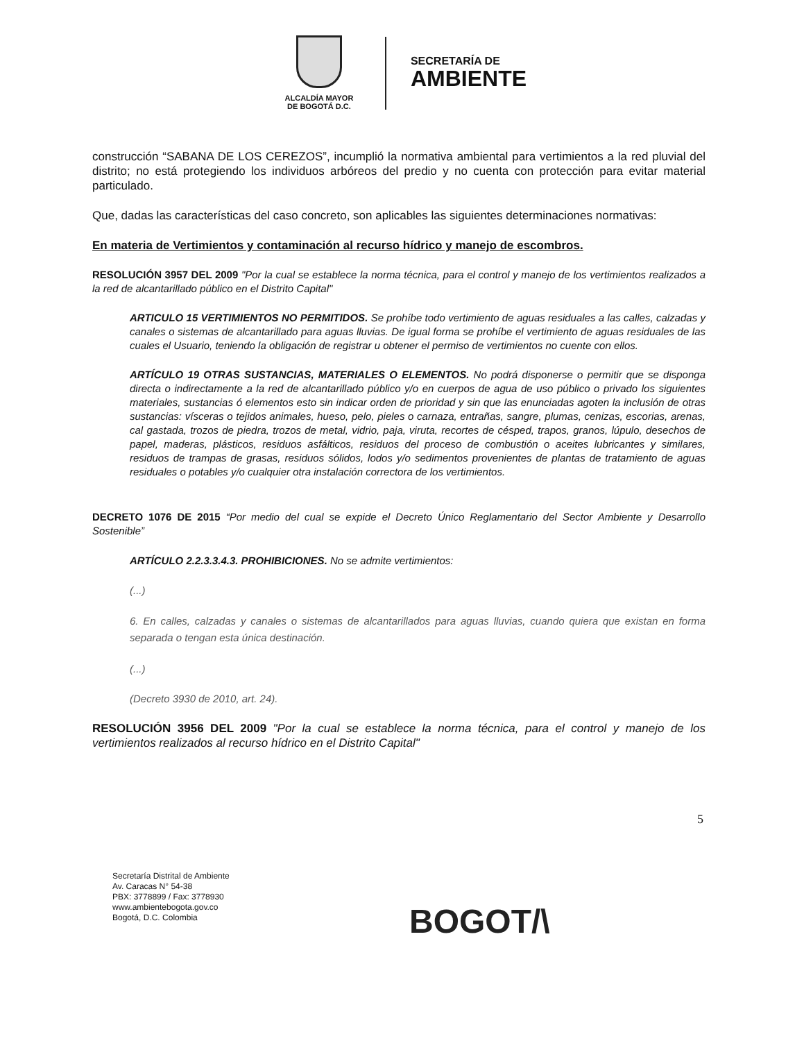ALCALDÍA MAYOR
DE BOGOTÁ D.C.
SECRETARÍA DE
AMBIENTE
construcción “SABANA DE LOS CEREZOS”, incumplió la normativa ambiental para vertimientos a la red pluvial del distrito; no está protegiendo los individuos arbóreos del predio y no cuenta con protección para evitar material particulado.
Que, dadas las características del caso concreto, son aplicables las siguientes determinaciones normativas:
En materia de Vertimientos y contaminación al recurso hídrico y manejo de escombros.
RESOLUCIÓN 3957 DEL 2009 "Por la cual se establece la norma técnica, para el control y manejo de los vertimientos realizados a la red de alcantarillado público en el Distrito Capital"
ARTICULO 15 VERTIMIENTOS NO PERMITIDOS. Se prohíbe todo vertimiento de aguas residuales a las calles, calzadas y canales o sistemas de alcantarillado para aguas lluvias. De igual forma se prohíbe el vertimiento de aguas residuales de las cuales el Usuario, teniendo la obligación de registrar u obtener el permiso de vertimientos no cuente con ellos.
ARTÍCULO 19 OTRAS SUSTANCIAS, MATERIALES O ELEMENTOS. No podrá disponerse o permitir que se disponga directa o indirectamente a la red de alcantarillado público y/o en cuerpos de agua de uso público o privado los siguientes materiales, sustancias ó elementos esto sin indicar orden de prioridad y sin que las enunciadas agoten la inclusión de otras sustancias: vísceras o tejidos animales, hueso, pelo, pieles o carnaza, entrañas, sangre, plumas, cenizas, escorias, arenas, cal gastada, trozos de piedra, trozos de metal, vidrio, paja, viruta, recortes de césped, trapos, granos, lúpulo, desechos de papel, maderas, plásticos, residuos asfálticos, residuos del proceso de combustión o aceites lubricantes y similares, residuos de trampas de grasas, residuos sólidos, lodos y/o sedimentos provenientes de plantas de tratamiento de aguas residuales o potables y/o cualquier otra instalación correctora de los vertimientos.
DECRETO 1076 DE 2015 “Por medio del cual se expide el Decreto Único Reglamentario del Sector Ambiente y Desarrollo Sostenible”
ARTÍCULO 2.2.3.3.4.3. PROHIBICIONES. No se admite vertimientos:
(...)
6. En calles, calzadas y canales o sistemas de alcantarillados para aguas lluvias, cuando quiera que existan en forma separada o tengan esta única destinación.
(...)
(Decreto 3930 de 2010, art. 24).
RESOLUCIÓN 3956 DEL 2009 "Por la cual se establece la norma técnica, para el control y manejo de los vertimientos realizados al recurso hídrico en el Distrito Capital"
5
Secretaría Distrital de Ambiente
Av. Caracas N° 54-38
PBX: 3778899 / Fax: 3778930
www.ambientebogota.gov.co
Bogotá, D.C. Colombia
BOGOT/\